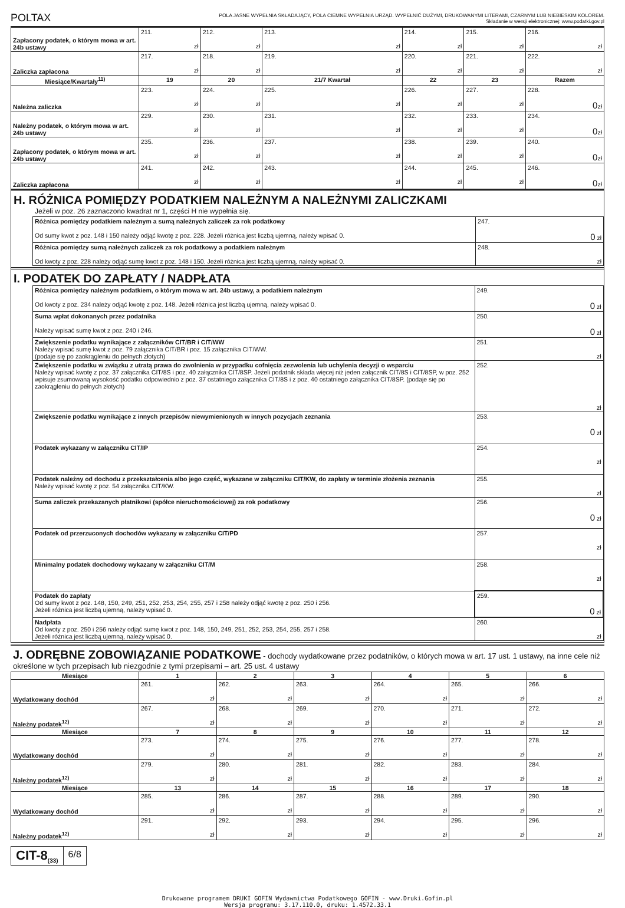POLTAX
POLA JASNE WYPEŁNIA SKŁADAJĄCY, POLA CIEMNE WYPEŁNIA URZĄD. WYPEŁNIĆ DUŻYMI, DRUKOWANYMI LITERAMI, CZARNYM LUB NIEBIESKIM KOLOREM.
Składanie w wersji elektronicznej: www.podatki.gov.pl
| Zapłacony podatek, o którym mowa w art. 24b ustawy | 211. zł | 212. zł | 213. zł | 214. zł | 215. zł | 216. zł |
| Zaliczka zapłacona | 217. zł | 218. zł | 219. zł | 220. zł | 221. zł | 222. zł |
| Miesiące/Kwartały<sup>11)</sup> | 19 | 20 | 21/7 Kwartał | 22 | 23 | Razem |
| Należna zaliczka | 223. zł | 224. zł | 225. zł | 226. zł | 227. zł | 228. 0 zł |
| Należny podatek, o którym mowa w art. 24b ustawy | 229. zł | 230. zł | 231. zł | 232. zł | 233. zł | 234. 0 zł |
| Zapłacony podatek, o którym mowa w art. 24b ustawy | 235. zł | 236. zł | 237. zł | 238. zł | 239. zł | 240. 0 zł |
| Zaliczka zapłacona | 241. zł | 242. zł | 243. zł | 244. zł | 245. zł | 246. 0 zł |
H. RÓŻNICA POMIĘDZY PODATKIEM NALEŻNYM A NALEŻNYMI ZALICZKAMI
Jeżeli w poz. 26 zaznaczono kwadrat nr 1, części H nie wypełnia się.
| Różnica pomiędzy podatkiem należnym a sumą należnych zaliczek za rok podatkowy Od sumy kwot z poz. 148 i 150 należy odjąć kwotę z poz. 228. Jeżeli różnica jest liczbą ujemną, należy wpisać 0. | 247. 0 zł |
| Różnica pomiędzy sumą należnych zaliczek za rok podatkowy a podatkiem należnym Od kwoty z poz. 228 należy odjąć sumę kwot z poz. 148 i 150. Jeżeli różnica jest liczbą ujemną, należy wpisać 0. | 248. zł |
I. PODATEK DO ZAPŁATY / NADPŁATA
| Różnica pomiędzy należnym podatkiem, o którym mowa w art. 24b ustawy, a podatkiem należnym Od kwoty z poz. 234 należy odjąć kwotę z poz. 148. Jeżeli różnica jest liczbą ujemną, należy wpisać 0. | 249. 0 zł |
| Suma wpłat dokonanych przez podatnika Należy wpisać sumę kwot z poz. 240 i 246. | 250. 0 zł |
| Zwiększenie podatku wynikające z załączników CIT/BR i CIT/WW Należy wpisać sumę kwot z poz. 79 załącznika CIT/BR i poz. 15 załącznika CIT/WW. (podaje się po zaokrągleniu do pełnych złotych) | 251. zł |
| Zwiększenie podatku w związku z utratą prawa do zwolnienia w przypadku cofnięcia zezwolenia lub uchylenia decyzji o wsparciu Należy wpisać kwotę z poz. 37 załącznika CIT/8S i poz. 40 załącznika CIT/8SP. Jeżeli podatnik składa więcej niż jeden załącznik CIT/8S i CIT/8SP, w poz. 252 wpisuje zsumowaną wysokość podatku odpowiednio z poz. 37 ostatniego załącznika CIT/8S i z poz. 40 ostatniego załącznika CIT/8SP. (podaje się po zaokrągleniu do pełnych złotych) | 252. zł |
| Zwiększenie podatku wynikające z innych przepisów niewymienionych w innych pozycjach zeznania | 253. 0 zł |
| Podatek wykazany w załączniku CIT/IP | 254. zł |
| Podatek należny od dochodu z przekształcenia albo jego część, wykazane w załączniku CIT/KW, do zapłaty w terminie złożenia zeznania Należy wpisać kwotę z poz. 54 załącznika CIT/KW. | 255. zł |
| Suma zaliczek przekazanych płatnikowi (spółce nieruchomościowej) za rok podatkowy | 256. 0 zł |
| Podatek od przerzuconych dochodów wykazany w załączniku CIT/PD | 257. zł |
| Minimalny podatek dochodowy wykazany w załączniku CIT/M | 258. zł |
| Podatek do zapłaty Od sumy kwot z poz. 148, 150, 249, 251, 252, 253, 254, 255, 257 i 258 należy odjąć kwotę z poz. 250 i 256. Jeżeli różnica jest liczbą ujemną, należy wpisać 0. | 259. 0 zł |
| Nadpłata Od kwoty z poz. 250 i 256 należy odjąć sumę kwot z poz. 148, 150, 249, 251, 252, 253, 254, 255, 257 i 258. Jeżeli różnica jest liczbą ujemną, należy wpisać 0. | 260. zł |
J. ODRĘBNE ZOBOWIĄZANIE PODATKOWE - dochody wydatkowane przez podatników, o których mowa w art. 17 ust. 1 ustawy, na inne cele niż określone w tych przepisach lub niezgodnie z tymi przepisami – art. 25 ust. 4 ustawy
| Miesiące | 1 | 2 | 3 | 4 | 5 | 6 |
| --- | --- | --- | --- | --- | --- | --- |
| Wydatkowany dochód | 261. zł | 262. zł | 263. zł | 264. zł | 265. zł | 266. zł |
| Należny podatek<sup>12)</sup> | 267. zł | 268. zł | 269. zł | 270. zł | 271. zł | 272. zł |
| Miesiące | 7 | 8 | 9 | 10 | 11 | 12 |
| Wydatkowany dochód | 273. zł | 274. zł | 275. zł | 276. zł | 277. zł | 278. zł |
| Należny podatek<sup>12)</sup> | 279. zł | 280. zł | 281. zł | 282. zł | 283. zł | 284. zł |
| Miesiące | 13 | 14 | 15 | 16 | 17 | 18 |
| Wydatkowany dochód | 285. zł | 286. zł | 287. zł | 288. zł | 289. zł | 290. zł |
| Należny podatek<sup>12)</sup> | 291. zł | 292. zł | 293. zł | 294. zł | 295. zł | 296. zł |
CIT-8<sub>(33)</sub> 6/8
Drukowane programem DRUKI GOFIN Wydawnictwa Podatkowego GOFIN - www.Druki.Gofin.pl
Wersja programu: 3.17.110.0, druku: 1.4572.33.1